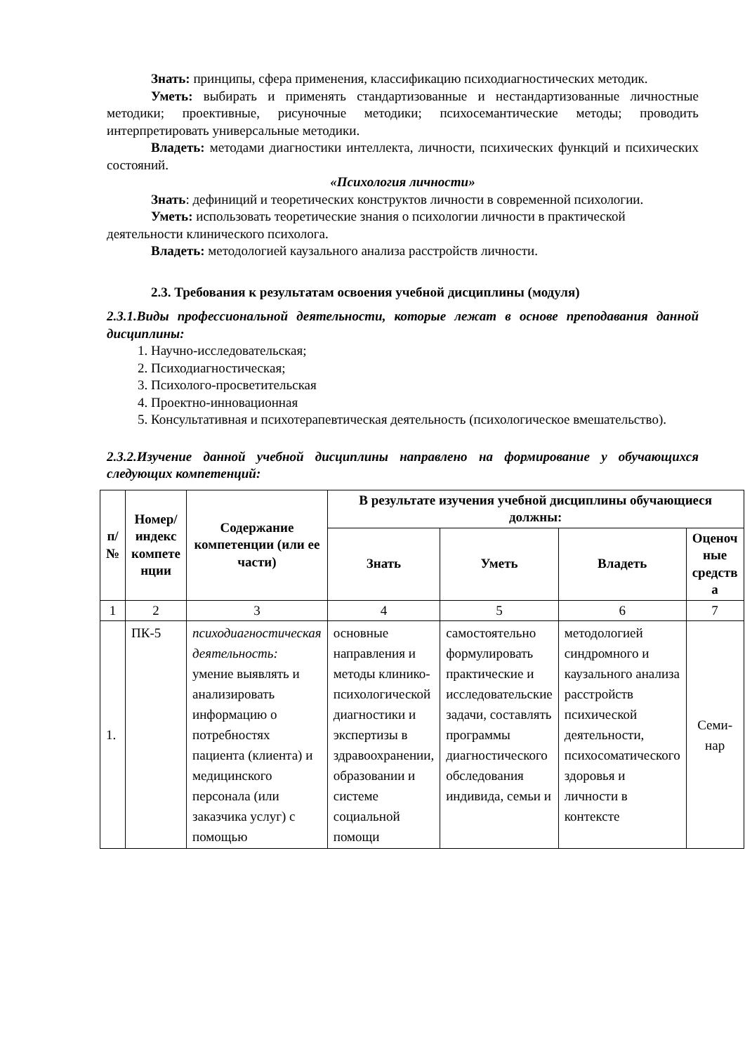Знать: принципы, сфера применения, классификацию психодиагностических методик.
Уметь: выбирать и применять стандартизованные и нестандартизованные личностные методики; проективные, рисуночные методики; психосемантические методы; проводить интерпретировать универсальные методики.
Владеть: методами диагностики интеллекта, личности, психических функций и психических состояний.
«Психология личности»
Знать: дефиниций и теоретических конструктов личности в современной психологии.
Уметь: использовать теоретические знания о психологии личности в практической деятельности клинического психолога.
Владеть: методологией каузального анализа расстройств личности.
2.3. Требования к результатам освоения учебной дисциплины (модуля)
2.3.1.Виды профессиональной деятельности, которые лежат в основе преподавания данной дисциплины:
1. Научно-исследовательская;
2. Психодиагностическая;
3. Психолого-просветительская
4. Проектно-инновационная
5. Консультативная и психотерапевтическая деятельность (психологическое вмешательство).
2.3.2.Изучение данной учебной дисциплины направлено на формирование у обучающихся следующих компетенций:
| п/ № | Номер/ индекс компете нции | Содержание компетенции (или ее части) | В результате изучения учебной дисциплины обучающиеся должны: | | | |
| --- | --- | --- | --- | --- | --- | --- |
| | | | Знать | Уметь | Владеть | Оценоч ные средств а |
| 1 | 2 | 3 | 4 | 5 | 6 | 7 |
| 1. | ПК-5 | психодиагностическая деятельность: умение выявлять и анализировать информацию о потребностях пациента (клиента) и медицинского персонала (или заказчика услуг) с помощью | основные направления и методы клинико-психологической диагностики и экспертизы в здравоохранении, образовании и системе социальной помощи | самостоятельно формулировать практические и исследовательские задачи, составлять программы диагностического обследования индивида, семьи и | методологией синдромного и каузального анализа расстройств психической деятельности, психосоматического здоровья и личности в контексте | Семи-нар |